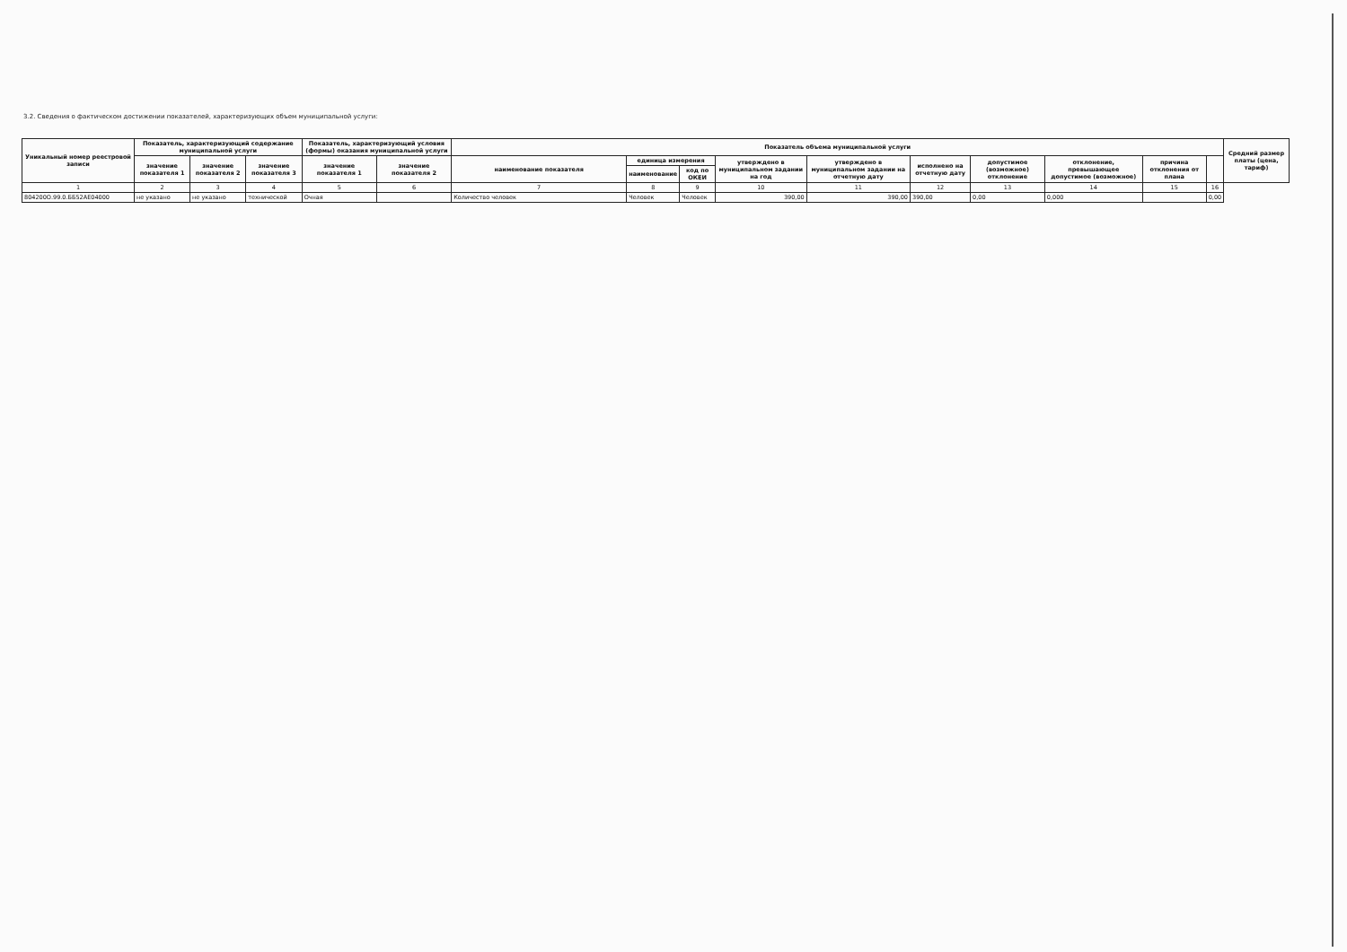3.2. Сведения о фактическом достижении показателей, характеризующих объем муниципальной услуги:
| Уникальный номер реестровой записи | Показатель, характеризующий содержание муниципальной услуги | | | Показатель, характеризующий условия (формы) оказания муниципальной услуги | | Показатель объема муниципальной услуги | | | | | | | | | | Средний размер платы (цена, тариф) |
| --- | --- | --- | --- | --- | --- | --- | --- | --- | --- | --- | --- | --- | --- | --- | --- | --- |
| | значение показателя 1 | значение показателя 2 | значение показателя 3 | значение показателя 1 | значение показателя 2 | наименование показателя | единица измерения | | утверждено в муниципальном задании на год | утверждено в муниципальном задании на отчетную дату | исполнено на отчетную дату | допустимое (возможное) отклонение | отклонение, превышающее допустимое (возможное) | причина отклонения от плана | | |
| | | | | | | | наименование | код по ОКЕИ | | | | | | | | |
| 1 | 2 | 3 | 4 | 5 | 6 | 7 | 8 | 9 | 10 | 11 | 12 | 13 | 14 | 15 | 16 | |
| 804200О.99.0.ББ52АЕ04000 | не указано | не указано | технической | Очная | | Количество человек | Человек | Человек | 390,00 | 390,00 | 390,00 | 0,00 | 0,000 | | 0,00 | |